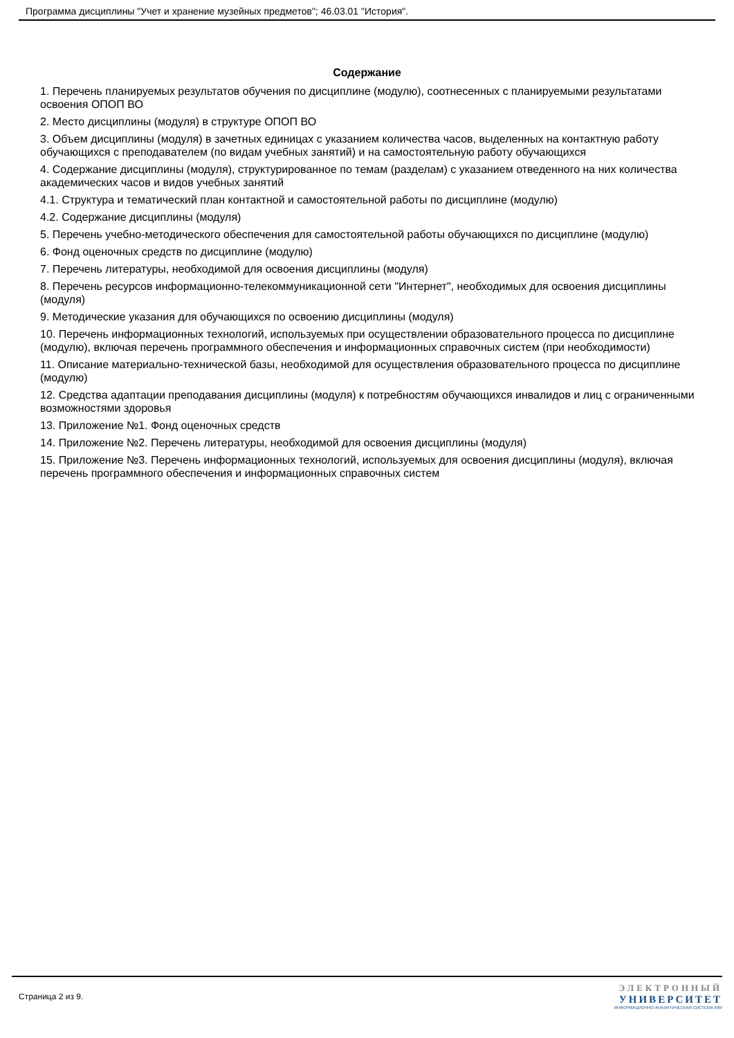Программа дисциплины "Учет и хранение музейных предметов"; 46.03.01 "История".
Содержание
1. Перечень планируемых результатов обучения по дисциплине (модулю), соотнесенных с планируемыми результатами освоения ОПОП ВО
2. Место дисциплины (модуля) в структуре ОПОП ВО
3. Объем дисциплины (модуля) в зачетных единицах с указанием количества часов, выделенных на контактную работу обучающихся с преподавателем (по видам учебных занятий) и на самостоятельную работу обучающихся
4. Содержание дисциплины (модуля), структурированное по темам (разделам) с указанием отведенного на них количества академических часов и видов учебных занятий
4.1. Структура и тематический план контактной и самостоятельной работы по дисциплине (модулю)
4.2. Содержание дисциплины (модуля)
5. Перечень учебно-методического обеспечения для самостоятельной работы обучающихся по дисциплине (модулю)
6. Фонд оценочных средств по дисциплине (модулю)
7. Перечень литературы, необходимой для освоения дисциплины (модуля)
8. Перечень ресурсов информационно-телекоммуникационной сети "Интернет", необходимых для освоения дисциплины (модуля)
9. Методические указания для обучающихся по освоению дисциплины (модуля)
10. Перечень информационных технологий, используемых при осуществлении образовательного процесса по дисциплине (модулю), включая перечень программного обеспечения и информационных справочных систем (при необходимости)
11. Описание материально-технической базы, необходимой для осуществления образовательного процесса по дисциплине (модулю)
12. Средства адаптации преподавания дисциплины (модуля) к потребностям обучающихся инвалидов и лиц с ограниченными возможностями здоровья
13. Приложение №1. Фонд оценочных средств
14. Приложение №2. Перечень литературы, необходимой для освоения дисциплины (модуля)
15. Приложение №3. Перечень информационных технологий, используемых для освоения дисциплины (модуля), включая перечень программного обеспечения и информационных справочных систем
Страница 2 из 9.
ЭЛЕКТРОННЫЙ
УНИВЕРСИТЕТ
ИНФОРМАЦИОННО-АНАЛИТИЧЕСКАЯ СИСТЕМА КФУ